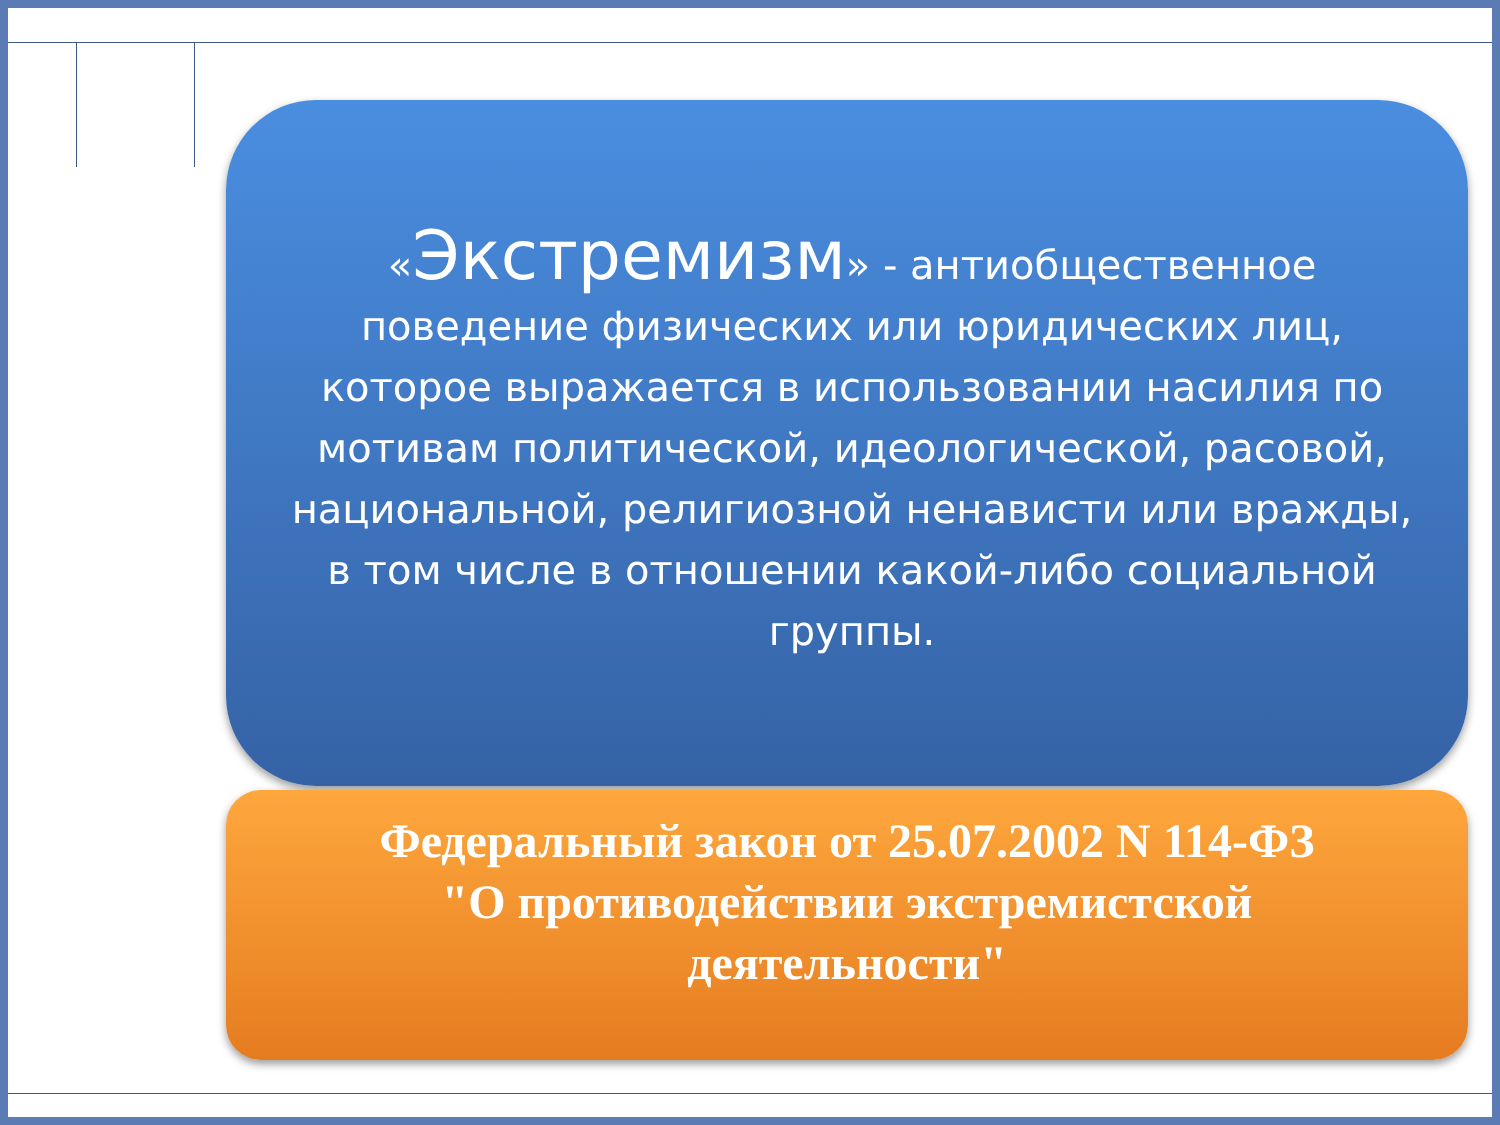«Экстремизм» - антиобщественное поведение физических или юридических лиц, которое выражается в использовании насилия по мотивам политической, идеологической, расовой, национальной, религиозной ненависти или вражды, в том числе в отношении какой-либо социальной группы.
Федеральный закон от 25.07.2002 N 114-ФЗ
"О противодействии экстремистской
деятельности"